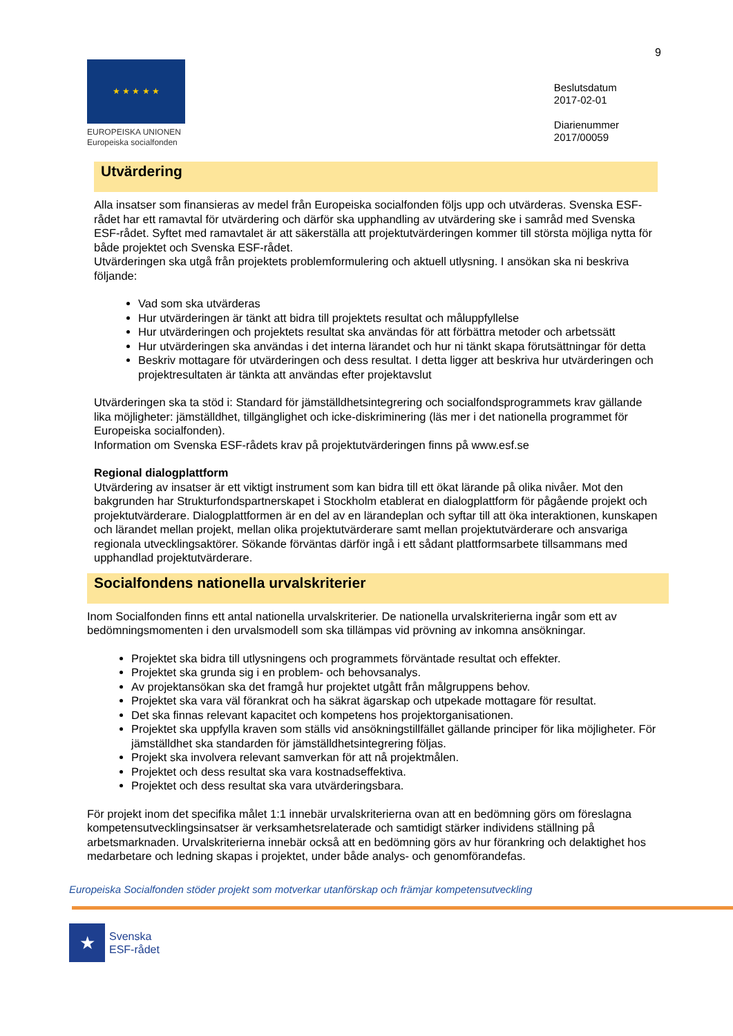9
★ ★ ★ ★ ★
EUROPEISKA UNIONEN
Europeiska socialfonden
Beslutsdatum
2017-02-01
Diarienummer
2017/00059
Utvärdering
Alla insatser som finansieras av medel från Europeiska socialfonden följs upp och utvärderas. Svenska ESF-rådet har ett ramavtal för utvärdering och därför ska upphandling av utvärdering ske i samråd med Svenska ESF-rådet. Syftet med ramavtalet är att säkerställa att projektutvärderingen kommer till största möjliga nytta för både projektet och Svenska ESF-rådet.
Utvärderingen ska utgå från projektets problemformulering och aktuell utlysning. I ansökan ska ni beskriva följande:
Vad som ska utvärderas
Hur utvärderingen är tänkt att bidra till projektets resultat och måluppfyllelse
Hur utvärderingen och projektets resultat ska användas för att förbättra metoder och arbetssätt
Hur utvärderingen ska användas i det interna lärandet och hur ni tänkt skapa förutsättningar för detta
Beskriv mottagare för utvärderingen och dess resultat. I detta ligger att beskriva hur utvärderingen och projektresultaten är tänkta att användas efter projektavslut
Utvärderingen ska ta stöd i: Standard för jämställdhetsintegrering och socialfondsprogrammets krav gällande lika möjligheter: jämställdhet, tillgänglighet och icke-diskriminering (läs mer i det nationella programmet för Europeiska socialfonden).
Information om Svenska ESF-rådets krav på projektutvärderingen finns på www.esf.se
Regional dialogplattform
Utvärdering av insatser är ett viktigt instrument som kan bidra till ett ökat lärande på olika nivåer. Mot den bakgrunden har Strukturfondspartnerskapet i Stockholm etablerat en dialogplattform för pågående projekt och projektutvärderare. Dialogplattformen är en del av en lärandeplan och syftar till att öka interaktionen, kunskapen och lärandet mellan projekt, mellan olika projektutvärderare samt mellan projektutvärderare och ansvariga regionala utvecklingsaktörer. Sökande förväntas därför ingå i ett sådant plattformsarbete tillsammans med upphandlad projektutvärderare.
Socialfondens nationella urvalskriterier
Inom Socialfonden finns ett antal nationella urvalskriterier. De nationella urvalskriterierna ingår som ett av bedömningsmomenten i den urvalsmodell som ska tillämpas vid prövning av inkomna ansökningar.
Projektet ska bidra till utlysningens och programmets förväntade resultat och effekter.
Projektet ska grunda sig i en problem- och behovsanalys.
Av projektansökan ska det framgå hur projektet utgått från målgruppens behov.
Projektet ska vara väl förankrat och ha säkrat ägarskap och utpekade mottagare för resultat.
Det ska finnas relevant kapacitet och kompetens hos projektorganisationen.
Projektet ska uppfylla kraven som ställs vid ansökningstillfället gällande principer för lika möjligheter. För jämställdhet ska standarden för jämställdhetsintegrering följas.
Projekt ska involvera relevant samverkan för att nå projektmålen.
Projektet och dess resultat ska vara kostnadseffektiva.
Projektet och dess resultat ska vara utvärderingsbara.
För projekt inom det specifika målet 1:1 innebär urvalskriterierna ovan att en bedömning görs om föreslagna kompetensutvecklingsinsatser är verksamhetsrelaterade och samtidigt stärker individens ställning på arbetsmarknaden. Urvalskriterierna innebär också att en bedömning görs av hur förankring och delaktighet hos medarbetare och ledning skapas i projektet, under både analys- och genomförandefas.
Europeiska Socialfonden stöder projekt som motverkar utanförskap och främjar kompetensutveckling
★
Svenska
ESF-rådet